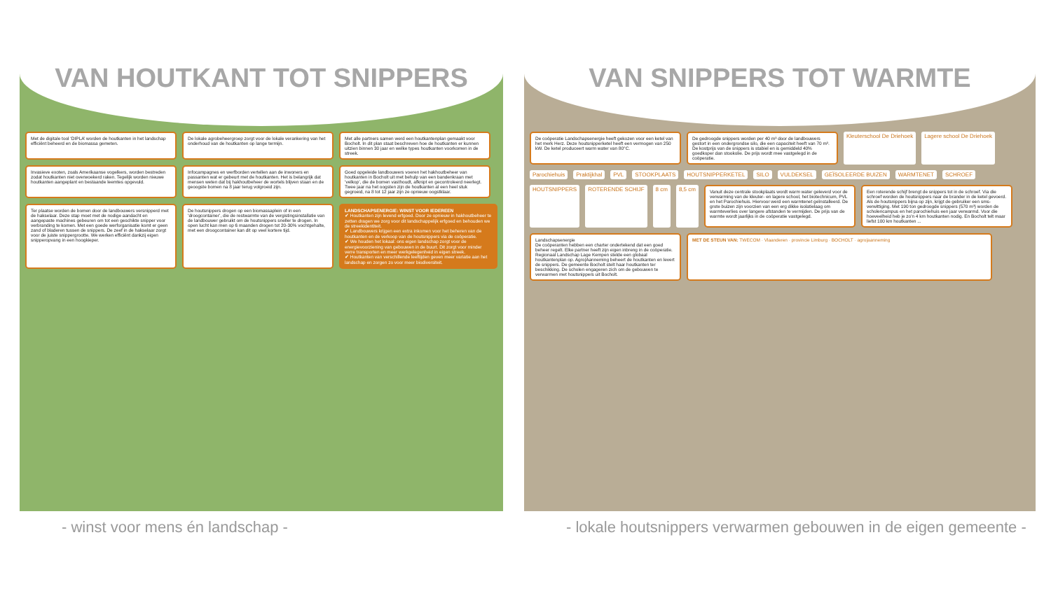VAN HOUTKANT TOT SNIPPERS
Met de digitale tool ‘DIPLA’ worden de houtkanten in het landschap efficiënt beheerd en de biomassa gemeten.
De lokale agrobeheergroep zorgt voor de lokale verankering van het onderhoud van de houtkanten op lange termijn.
Met alle partners samen werd een houtkantenplan gemaakt voor Bocholt. In dit plan staat beschreven hoe de houtkanten er kunnen uitzien binnen 30 jaar en welke types houtkanten voorkomen in de streek.
Invasieve exoten, zoals Amerikaanse vogelkers, worden bestreden zodat houtkanten niet overwoekerd raken. Tegelijk worden nieuwe houtkanten aangeplant en bestaande leemtes opgevuld.
Infocampagnes en werfborden vertellen aan de inwoners en passanten wat er gebeurt met de houtkanten. Het is belangrijk dat mensen weten dat bij hakhoutbeheer de wortels blijven staan en de geoogste bomen na 8 jaar terug volgroeid zijn.
Goed opgeleide landbouwers voeren het hakhoutbeheer van houtkanten in Bocholt uit met behulp van een bandenkraan met ‘velkop’, die de bomen vasthoudt, afknipt en gecontroleerd neerlegt. Twee jaar na het oogsten zijn de houtkanten al een heel stuk gegroeid, na 8 tot 12 jaar zijn ze opnieuw oogstklaar.
Ter plaatse worden de bomen door de landbouwers versnipperd met de hakselaar. Deze stap moet met de nodige aandacht en aangepaste machines gebeuren om tot een geschikte snipper voor verbranding te komen. Met een goede werforganisatie komt er geen zand of bladeren tussen de snippers. De zeef in de hakselaar zorgt voor de juiste snippergrootte. We werken efficiënt dankzij eigen snipperopvang in een hoogkieper.
De houtsnippers drogen op een biomassaplein of in een ‘droogcontainer’, die de restwarmte van de vergistingsinstallatie van de landbouwer gebruikt om de houtsnippers sneller te drogen. In open lucht kan men op 6 maanden drogen tot 20-30% vochtgehalte, met een droogcontainer kan dit op veel kortere tijd.
LANDSCHAPSENERGIE: WINST VOOR IEDEREEN
✔ Houtkanten zijn levend erfgoed. Door ze opnieuw in hakhoutbeheer te zetten dragen we zorg voor dit landschappelijk erfgoed en behouden we de streekidentiteit.
✔ Landbouwers krijgen een extra inkomen voor het beheren van de houtkanten en de verkoop van de houtsnippers via de coöperatie.
✔ We houden het lokaal: ons eigen landschap zorgt voor de energievoorziening van gebouwen in de buurt. Dit zorgt voor minder verre transporten en meer werkgelegenheid in eigen streek.
✔ Houtkanten van verschillende leeftijden geven meer variatie aan het landschap en zorgen zo voor meer biodiversiteit.
- winst voor mens én landschap -
VAN SNIPPERS TOT WARMTE
De coöperatie Landschapsenergie heeft gekozen voor een ketel van het merk Herz. Deze houtsnipperketel heeft een vermogen van 250 kW. De ketel produceert warm water van 80°C.
De gedroogde snippers worden per 40 m³ door de landbouwers gestort in een ondergrondse silo, die een capaciteit heeft van 70 m³. De kostprijs van de snippers is stabiel en is gemiddeld 40% goedkoper dan stookolie. De prijs wordt mee vastgelegd in de coöperatie.
Kleuterschool De Driehoek Lagere school De Driehoek Parochiehuis Praktijkhal PVL STOOKPLAATS HOUTSNIPPERKETEL SILO VULDEKSEL GEÏSOLEERDE BUIZEN WARMTENET SCHROEF HOUTSNIPPERS ROTERENDE SCHIJF 8 cm 8,5 cm
Vanuit deze centrale stookplaats wordt warm water geleverd voor de verwarming van de kleuter- en lagere school, het biotechnicum, PVL en het Parochiehuis. Hiervoor werd een warmtenet geïnstalleerd. De grote buizen zijn voorzien van een erg dikke isolatielaag om warmteverlies over langere afstanden te vermijden. De prijs van de warmte wordt jaarlijks in de coöperatie vastgelegd.
Een roterende schijf brengt de snippers tot in de schroef. Via die schroef worden de houtsnippers naar de brander in de ketel gevoerd. Als de houtsnippers bijna op zijn, krijgt de gebruiker een sms-verwittiging. Met 190 ton gedroogde snippers (570 m³) worden de scholencampus en het parochiehuis een jaar verwarmd. Voor die hoeveelheid heb je zo'n 4 km houtkanten nodig. En Bocholt telt maar liefst 100 km houtkanten ...
Landschapsenergie
De coöperanten hebben een charter ondertekend dat een goed beheer regelt. Elke partner heeft zijn eigen inbreng in de coöperatie. Regionaal Landschap Lage Kempen stelde een globaal houtkantenplan op. Agro|Aanneming beheert de houtkanten en levert de snippers. De gemeente Bocholt stelt haar houtkanten ter beschikking. De scholen engageren zich om de gebouwen te verwarmen met houtsnippers uit Bocholt.
MET DE STEUN VAN: TWECOM · Vlaanderen · provincie Limburg · BOCHOLT · agro|aanneming
- lokale houtsnippers verwarmen gebouwen in de eigen gemeente -